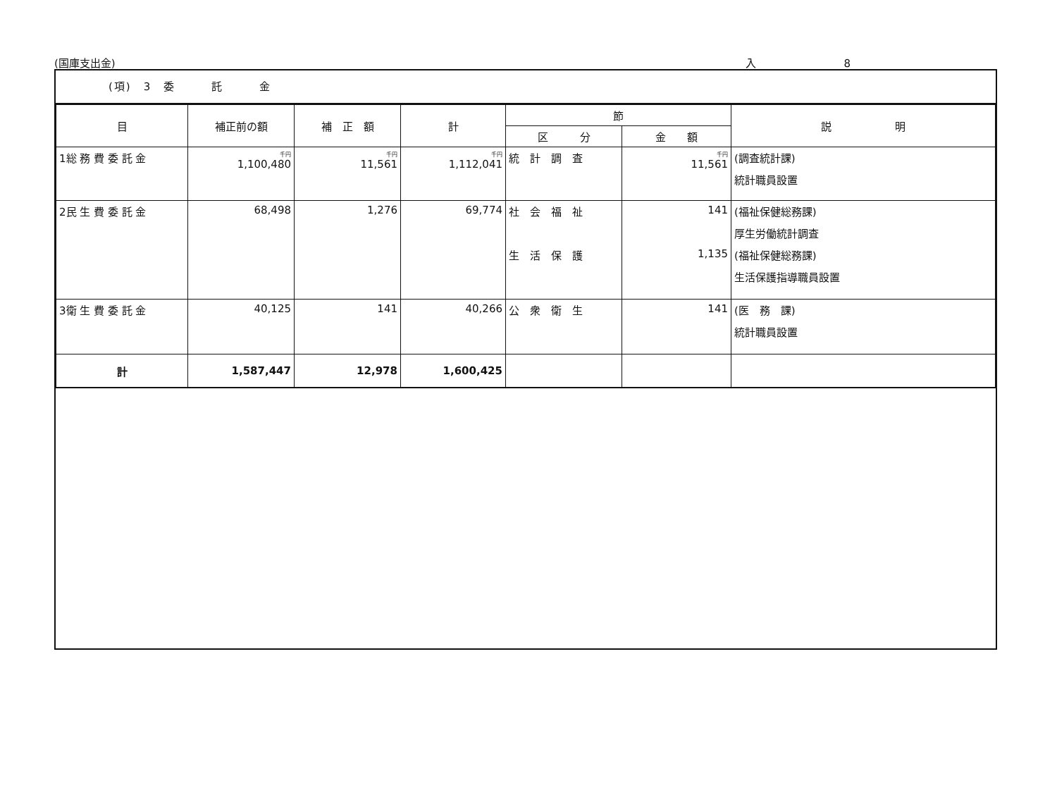(国庫支出金) 入 8
(項)　3　委　　　託　　　金
| 目 | 補正前の額 | 補 正 額 | 計 | 節 | | 説 明 |
| --- | --- | --- | --- | --- | --- | --- |
| | | | | 区 分 | 金 額 | |
| 1総 務 費 委 託 金 | 千円 1,100,480 | 千円 11,561 | 千円 1,112,041 | 統 計 調 査 | 千円 11,561 | (調査統計課) 統計職員設置 |
| 2民 生 費 委 託 金 | 68,498 | 1,276 | 69,774 | 社 会 福 祉 生 活 保 護 | 141 1,135 | (福祉保健総務課) 厚生労働統計調査 (福祉保健総務課) 生活保護指導職員設置 |
| 3衛 生 費 委 託 金 | 40,125 | 141 | 40,266 | 公 衆 衛 生 | 141 | (医 務 課) 統計職員設置 |
| 計 | 1,587,447 | 12,978 | 1,600,425 | | | |